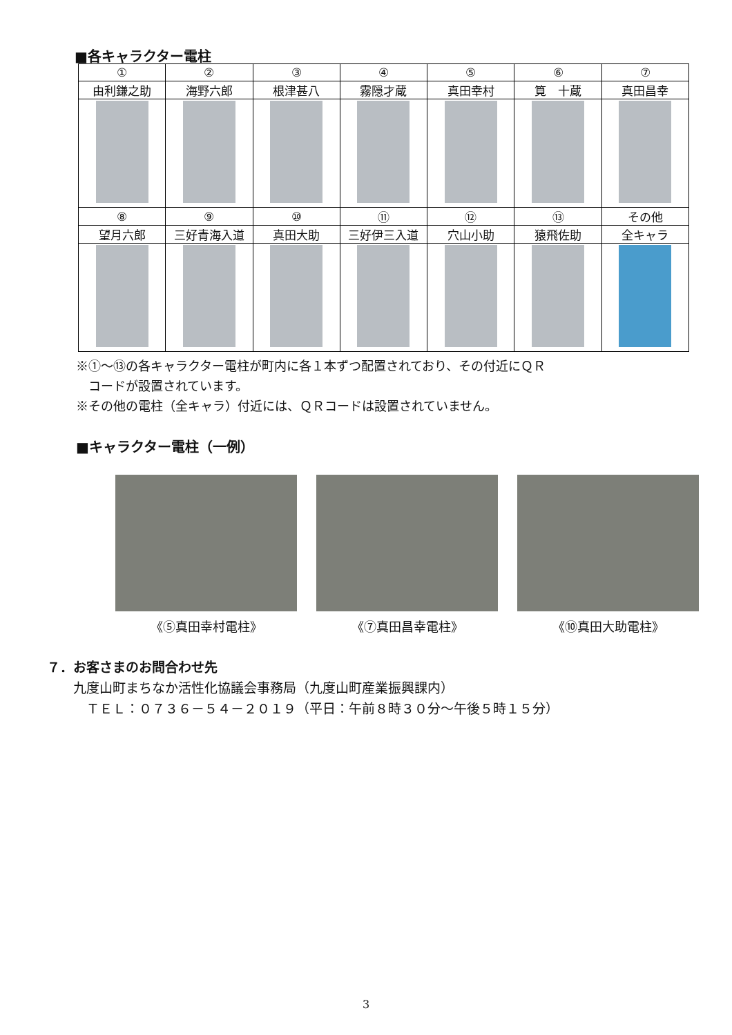■各キャラクター電柱
| ① | ② | ③ | ④ | ⑤ | ⑥ | ⑦ |
| --- | --- | --- | --- | --- | --- | --- |
| 由利鎌之助 | 海野六郎 | 根津甚八 | 霧隠才蔵 | 真田幸村 | 筧 十蔵 | 真田昌幸 |
| ⑧ | ⑨ | ⑩ | ⑪ | ⑫ | ⑬ | その他 |
| 望月六郎 | 三好青海入道 | 真田大助 | 三好伊三入道 | 穴山小助 | 猿飛佐助 | 全キャラ |
※①～⑬の各キャラクター電柱が町内に各１本ずつ配置されており、その付近にＱＲ
　コードが設置されています。
※その他の電柱（全キャラ）付近には、ＱＲコードは設置されていません。
■キャラクター電柱（一例）
《⑤真田幸村電柱》 《⑦真田昌幸電柱》 《⑩真田大助電柱》
７．お客さまのお問合わせ先
　　九度山町まちなか活性化協議会事務局（九度山町産業振興課内）
　　　ＴＥＬ：０７３６－５４－２０１９（平日：午前８時３０分～午後５時１５分）
3